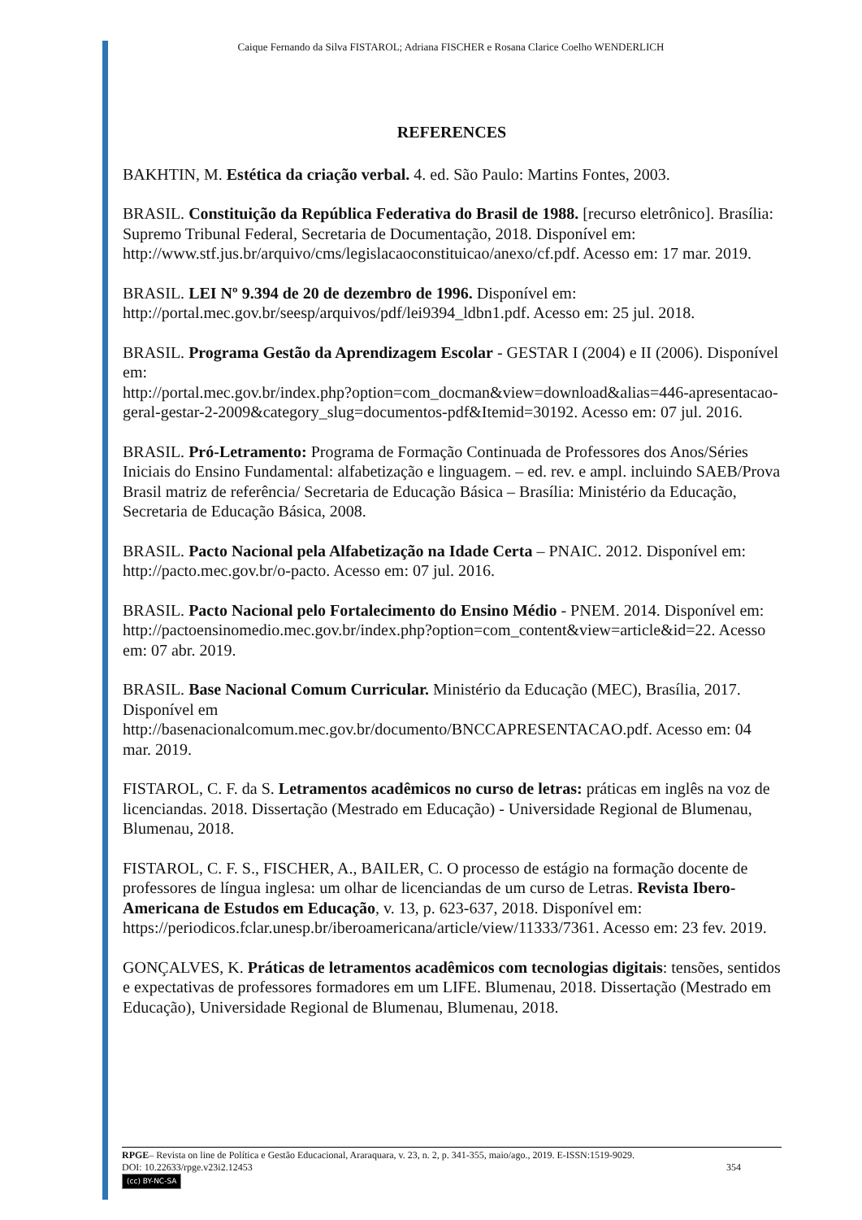Caique Fernando da Silva FISTAROL; Adriana FISCHER e Rosana Clarice Coelho WENDERLICH
REFERENCES
BAKHTIN, M. Estética da criação verbal. 4. ed. São Paulo: Martins Fontes, 2003.
BRASIL. Constituição da República Federativa do Brasil de 1988. [recurso eletrônico]. Brasília: Supremo Tribunal Federal, Secretaria de Documentação, 2018. Disponível em: http://www.stf.jus.br/arquivo/cms/legislacaoconstituicao/anexo/cf.pdf. Acesso em: 17 mar. 2019.
BRASIL. LEI Nº 9.394 de 20 de dezembro de 1996. Disponível em: http://portal.mec.gov.br/seesp/arquivos/pdf/lei9394_ldbn1.pdf. Acesso em: 25 jul. 2018.
BRASIL. Programa Gestão da Aprendizagem Escolar - GESTAR I (2004) e II (2006). Disponível em:
http://portal.mec.gov.br/index.php?option=com_docman&view=download&alias=446-apresentacao-geral-gestar-2-2009&category_slug=documentos-pdf&Itemid=30192. Acesso em: 07 jul. 2016.
BRASIL. Pró-Letramento: Programa de Formação Continuada de Professores dos Anos/Séries Iniciais do Ensino Fundamental: alfabetização e linguagem. – ed. rev. e ampl. incluindo SAEB/Prova Brasil matriz de referência/ Secretaria de Educação Básica – Brasília: Ministério da Educação, Secretaria de Educação Básica, 2008.
BRASIL. Pacto Nacional pela Alfabetização na Idade Certa – PNAIC. 2012. Disponível em: http://pacto.mec.gov.br/o-pacto. Acesso em: 07 jul. 2016.
BRASIL. Pacto Nacional pelo Fortalecimento do Ensino Médio - PNEM. 2014. Disponível em:
http://pactoensinomedio.mec.gov.br/index.php?option=com_content&view=article&id=22. Acesso em: 07 abr. 2019.
BRASIL. Base Nacional Comum Curricular. Ministério da Educação (MEC), Brasília, 2017. Disponível em
http://basenacionalcomum.mec.gov.br/documento/BNCCAPRESENTACAO.pdf. Acesso em: 04 mar. 2019.
FISTAROL, C. F. da S. Letramentos acadêmicos no curso de letras: práticas em inglês na voz de licenciandas. 2018. Dissertação (Mestrado em Educação) - Universidade Regional de Blumenau, Blumenau, 2018.
FISTAROL, C. F. S., FISCHER, A., BAILER, C. O processo de estágio na formação docente de professores de língua inglesa: um olhar de licenciandas de um curso de Letras. Revista Ibero-Americana de Estudos em Educação, v. 13, p. 623-637, 2018. Disponível em: https://periodicos.fclar.unesp.br/iberoamericana/article/view/11333/7361. Acesso em: 23 fev. 2019.
GONÇALVES, K. Práticas de letramentos acadêmicos com tecnologias digitais: tensões, sentidos e expectativas de professores formadores em um LIFE. Blumenau, 2018. Dissertação (Mestrado em Educação), Universidade Regional de Blumenau, Blumenau, 2018.
RPGE– Revista on line de Política e Gestão Educacional, Araraquara, v. 23, n. 2, p. 341-355, maio/ago., 2019. E-ISSN:1519-9029.
DOI: 10.22633/rpge.v23i2.12453 354
(cc) BY-NC-SA